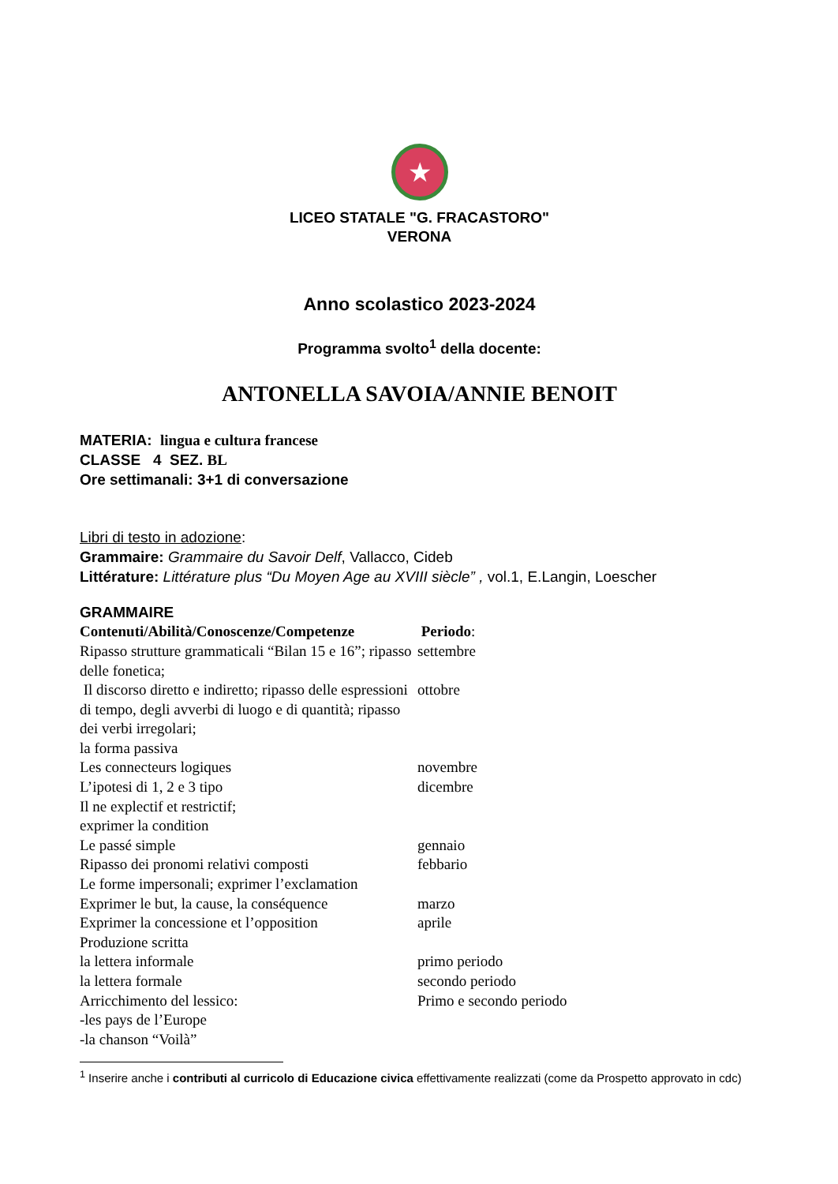★
LICEO STATALE "G. FRACASTORO"
VERONA
Anno scolastico 2023-2024
Programma svolto<sup>1</sup> della docente:
ANTONELLA SAVOIA/ANNIE BENOIT
MATERIA: lingua e cultura francese
CLASSE 4 SEZ. BL
Ore settimanali: 3+1 di conversazione
Libri di testo in adozione:
Grammaire: Grammaire du Savoir Delf, Vallacco, Cideb
Littérature: Littérature plus “Du Moyen Age au XVIII siècle” , vol.1, E.Langin, Loescher
GRAMMAIRE
| Contenuti/Abilità/Conoscenze/Competenze | Periodo : |
| Ripasso strutture grammaticali “Bilan 15 e 16”; ripasso delle fonetica; | settembre |
| Il discorso diretto e indiretto; ripasso delle espressioni di tempo, degli avverbi di luogo e di quantità; ripasso dei verbi irregolari; la forma passiva | ottobre |
| Les connecteurs logiques | novembre |
| L’ipotesi di 1, 2 e 3 tipo Il ne explectif et restrictif; exprimer la condition | dicembre |
| Le passé simple | gennaio |
| Ripasso dei pronomi relativi composti Le forme impersonali; exprimer l’exclamation | febbario |
| Exprimer le but, la cause, la conséquence | marzo |
| Exprimer la concessione et l’opposition Produzione scritta | aprile |
| la lettera informale | primo periodo |
| la lettera formale | secondo periodo |
| Arricchimento del lessico: -les pays de l’Europe -la chanson “Voilà” | Primo e secondo periodo |
<sup>1</sup> Inserire anche i contributi al curricolo di Educazione civica effettivamente realizzati (come da Prospetto approvato in cdc)